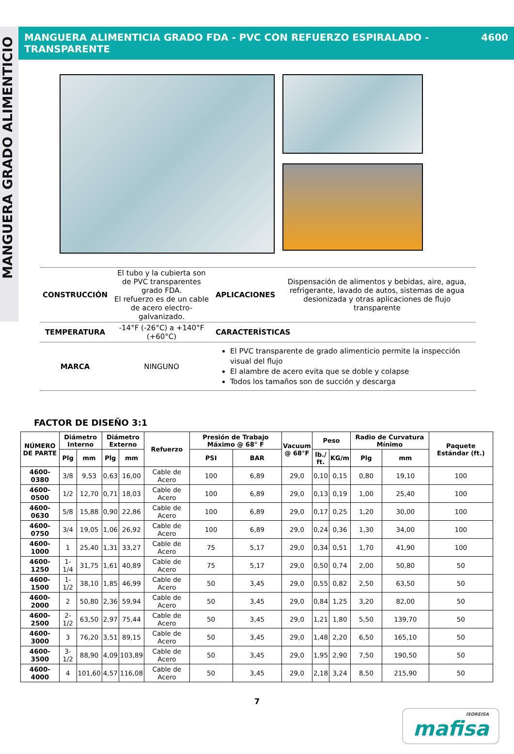MANGUERA GRADO ALIMENTICIO
MANGUERA ALIMENTICIA GRADO FDA - PVC CON REFUERZO ESPIRALADO - TRANSPARENTE 4600
| CONSTRUCCIÓN | El tubo y la cubierta son de PVC transparentes grado FDA. El refuerzo es de un cable de acero electro-galvanizado. | APLICACIONES | Dispensación de alimentos y bebidas, aire, agua, refrigerante, lavado de autos, sistemas de agua desionizada y otras aplicaciones de flujo transparente |
| TEMPERATURA | -14°F (-26°C) a +140°F (+60°C) | CARACTERÍSTICAS | |
| MARCA | NINGUNO | El PVC transparente de grado alimenticio permite la inspección visual del flujo El alambre de acero evita que se doble y colapse Todos los tamaños son de succión y descarga | |
FACTOR DE DISEÑO 3:1
| NÚMERO DE PARTE | Diámetro Interno | | Diámetro Externo | | Refuerzo | Presión de Trabajo Máximo @ 68° F | | Vacuum @ 68°F | Peso | | Radio de Curvatura Mínimo | | Paquete Estándar (ft.) |
| --- | --- | --- | --- | --- | --- | --- | --- | --- | --- | --- | --- | --- | --- |
| | Plg | mm | Plg | mm | | PSI | BAR | | lb./ ft. | KG/m | Plg | mm | |
| 4600-0380 | 3/8 | 9,53 | 0,63 | 16,00 | Cable de Acero | 100 | 6,89 | 29,0 | 0,10 | 0,15 | 0,80 | 19,10 | 100 |
| 4600-0500 | 1/2 | 12,70 | 0,71 | 18,03 | Cable de Acero | 100 | 6,89 | 29,0 | 0,13 | 0,19 | 1,00 | 25,40 | 100 |
| 4600-0630 | 5/8 | 15,88 | 0,90 | 22,86 | Cable de Acero | 100 | 6,89 | 29,0 | 0,17 | 0,25 | 1,20 | 30,00 | 100 |
| 4600-0750 | 3/4 | 19,05 | 1,06 | 26,92 | Cable de Acero | 100 | 6,89 | 29,0 | 0,24 | 0,36 | 1,30 | 34,00 | 100 |
| 4600-1000 | 1 | 25,40 | 1,31 | 33,27 | Cable de Acero | 75 | 5,17 | 29,0 | 0,34 | 0,51 | 1,70 | 41,90 | 100 |
| 4600-1250 | 1-1/4 | 31,75 | 1,61 | 40,89 | Cable de Acero | 75 | 5,17 | 29,0 | 0,50 | 0,74 | 2,00 | 50,80 | 50 |
| 4600-1500 | 1-1/2 | 38,10 | 1,85 | 46,99 | Cable de Acero | 50 | 3,45 | 29,0 | 0,55 | 0,82 | 2,50 | 63,50 | 50 |
| 4600-2000 | 2 | 50,80 | 2,36 | 59,94 | Cable de Acero | 50 | 3,45 | 29,0 | 0,84 | 1,25 | 3,20 | 82,00 | 50 |
| 4600-2500 | 2-1/2 | 63,50 | 2,97 | 75,44 | Cable de Acero | 50 | 3,45 | 29,0 | 1,21 | 1,80 | 5,50 | 139,70 | 50 |
| 4600-3000 | 3 | 76,20 | 3,51 | 89,15 | Cable de Acero | 50 | 3,45 | 29,0 | 1,48 | 2,20 | 6,50 | 165,10 | 50 |
| 4600-3500 | 3-1/2 | 88,90 | 4,09 | 103,89 | Cable de Acero | 50 | 3,45 | 29,0 | 1,95 | 2,90 | 7,50 | 190,50 | 50 |
| 4600-4000 | 4 | 101,60 | 4,57 | 116,08 | Cable de Acero | 50 | 3,45 | 29,0 | 2,18 | 3,24 | 8,50 | 215,90 | 50 |
7
ISOREISA
mafisa